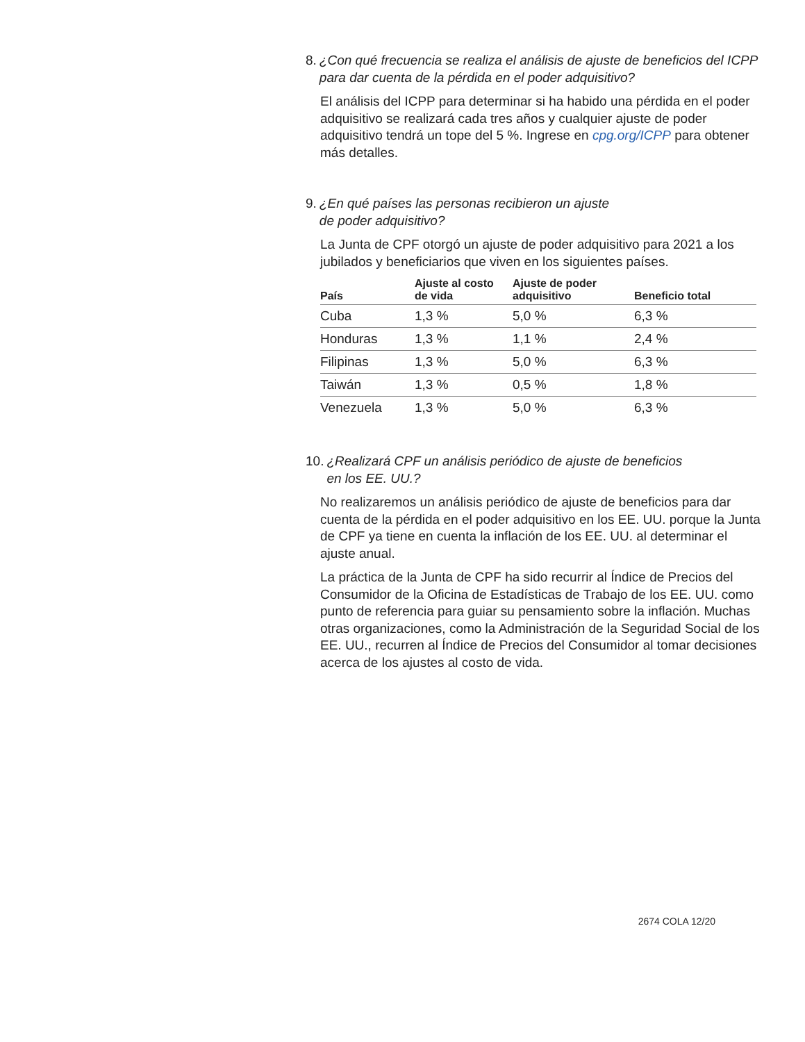8. ¿Con qué frecuencia se realiza el análisis de ajuste de beneficios del ICPP para dar cuenta de la pérdida en el poder adquisitivo?
El análisis del ICPP para determinar si ha habido una pérdida en el poder adquisitivo se realizará cada tres años y cualquier ajuste de poder adquisitivo tendrá un tope del 5 %. Ingrese en cpg.org/ICPP para obtener más detalles.
9. ¿En qué países las personas recibieron un ajuste
de poder adquisitivo?
La Junta de CPF otorgó un ajuste de poder adquisitivo para 2021 a los jubilados y beneficiarios que viven en los siguientes países.
| País | Ajuste al costo de vida | Ajuste de poder adquisitivo | Beneficio total |
| --- | --- | --- | --- |
| Cuba | 1,3 % | 5,0 % | 6,3 % |
| Honduras | 1,3 % | 1,1 % | 2,4 % |
| Filipinas | 1,3 % | 5,0 % | 6,3 % |
| Taiwán | 1,3 % | 0,5 % | 1,8 % |
| Venezuela | 1,3 % | 5,0 % | 6,3 % |
10. ¿Realizará CPF un análisis periódico de ajuste de beneficios
en los EE. UU.?
No realizaremos un análisis periódico de ajuste de beneficios para dar cuenta de la pérdida en el poder adquisitivo en los EE. UU. porque la Junta de CPF ya tiene en cuenta la inflación de los EE. UU. al determinar el ajuste anual.
La práctica de la Junta de CPF ha sido recurrir al Índice de Precios del Consumidor de la Oficina de Estadísticas de Trabajo de los EE. UU. como punto de referencia para guiar su pensamiento sobre la inflación. Muchas otras organizaciones, como la Administración de la Seguridad Social de los EE. UU., recurren al Índice de Precios del Consumidor al tomar decisiones acerca de los ajustes al costo de vida.
2674 COLA 12/20